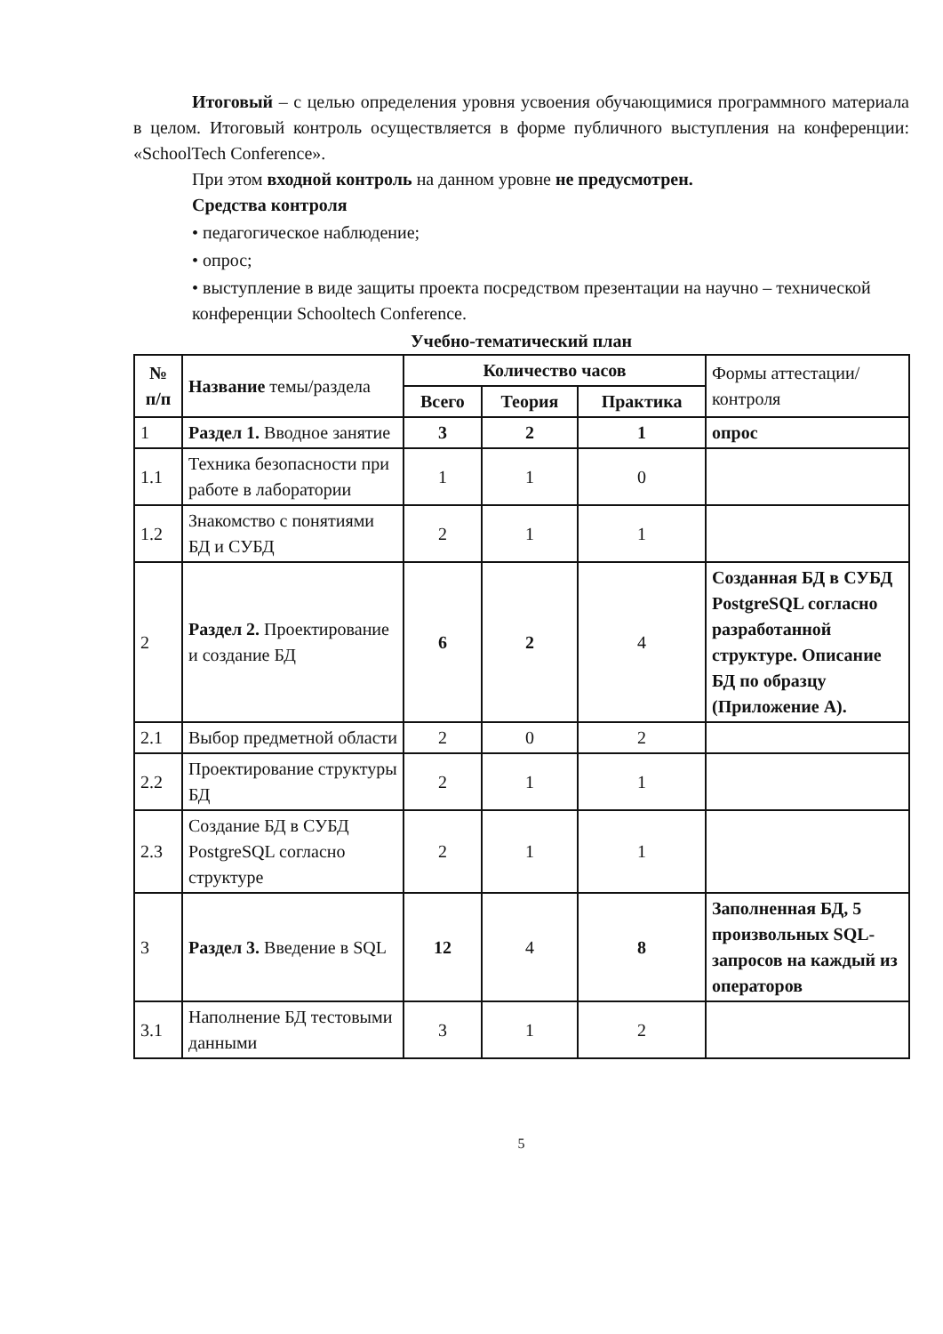Итоговый – с целью определения уровня усвоения обучающимися программного материала в целом. Итоговый контроль осуществляется в форме публичного выступления на конференции: «SchoolTech Conference».
При этом входной контроль на данном уровне не предусмотрен.
Средства контроля
• педагогическое наблюдение;
• опрос;
• выступление в виде защиты проекта посредством презентации на научно – технической конференции Schooltech Conference.
Учебно-тематический план
| № п/п | Название темы/раздела | Количество часов | | | Формы аттестации/ контроля |
| | | Всего | Теория | Практика | |
| 1 | Раздел 1. Вводное занятие | 3 | 2 | 1 | опрос |
| 1.1 | Техника безопасности при работе в лаборатории | 1 | 1 | 0 | |
| 1.2 | Знакомство с понятиями БД и СУБД | 2 | 1 | 1 | |
| 2 | Раздел 2. Проектирование и создание БД | 6 | 2 | 4 | Созданная БД в СУБД PostgreSQL согласно разработанной структуре. Описание БД по образцу (Приложение А). |
| 2.1 | Выбор предметной области | 2 | 0 | 2 | |
| 2.2 | Проектирование структуры БД | 2 | 1 | 1 | |
| 2.3 | Создание БД в СУБД PostgreSQL согласно структуре | 2 | 1 | 1 | |
| 3 | Раздел 3. Введение в SQL | 12 | 4 | 8 | Заполненная БД, 5 произвольных SQL-запросов на каждый из операторов |
| 3.1 | Наполнение БД тестовыми данными | 3 | 1 | 2 | |
5